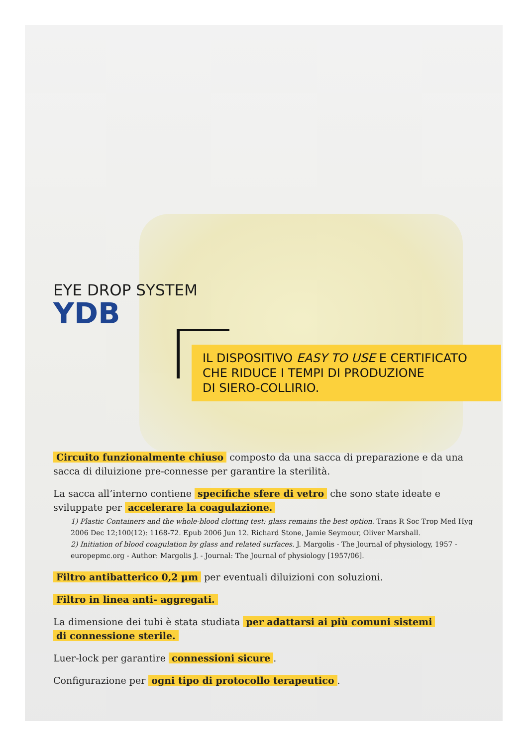EYE DROP SYSTEM
YDB
IL DISPOSITIVO EASY TO USE E CERTIFICATO
CHE RIDUCE I TEMPI DI PRODUZIONE
DI SIERO-COLLIRIO.
Circuito funzionalmente chiuso composto da una sacca di preparazione e da una sacca di diluizione pre-connesse per garantire la sterilità.
La sacca all’interno contiene specifiche sfere di vetro che sono state ideate e sviluppate per accelerare la coagulazione.
1) Plastic Containers and the whole-blood clotting test: glass remains the best option. Trans R Soc Trop Med Hyg 2006 Dec 12;100(12): 1168-72. Epub 2006 Jun 12. Richard Stone, Jamie Seymour, Oliver Marshall.
2) Initiation of blood coagulation by glass and related surfaces. J. Margolis - The Journal of physiology, 1957 - europepmc.org - Author: Margolis J. - Journal: The Journal of physiology [1957/06].
Filtro antibatterico 0,2 µm per eventuali diluizioni con soluzioni.
Filtro in linea anti- aggregati.
La dimensione dei tubi è stata studiata per adattarsi ai più comuni sistemi
di connessione sterile.
Luer-lock per garantire connessioni sicure.
Configurazione per ogni tipo di protocollo terapeutico.